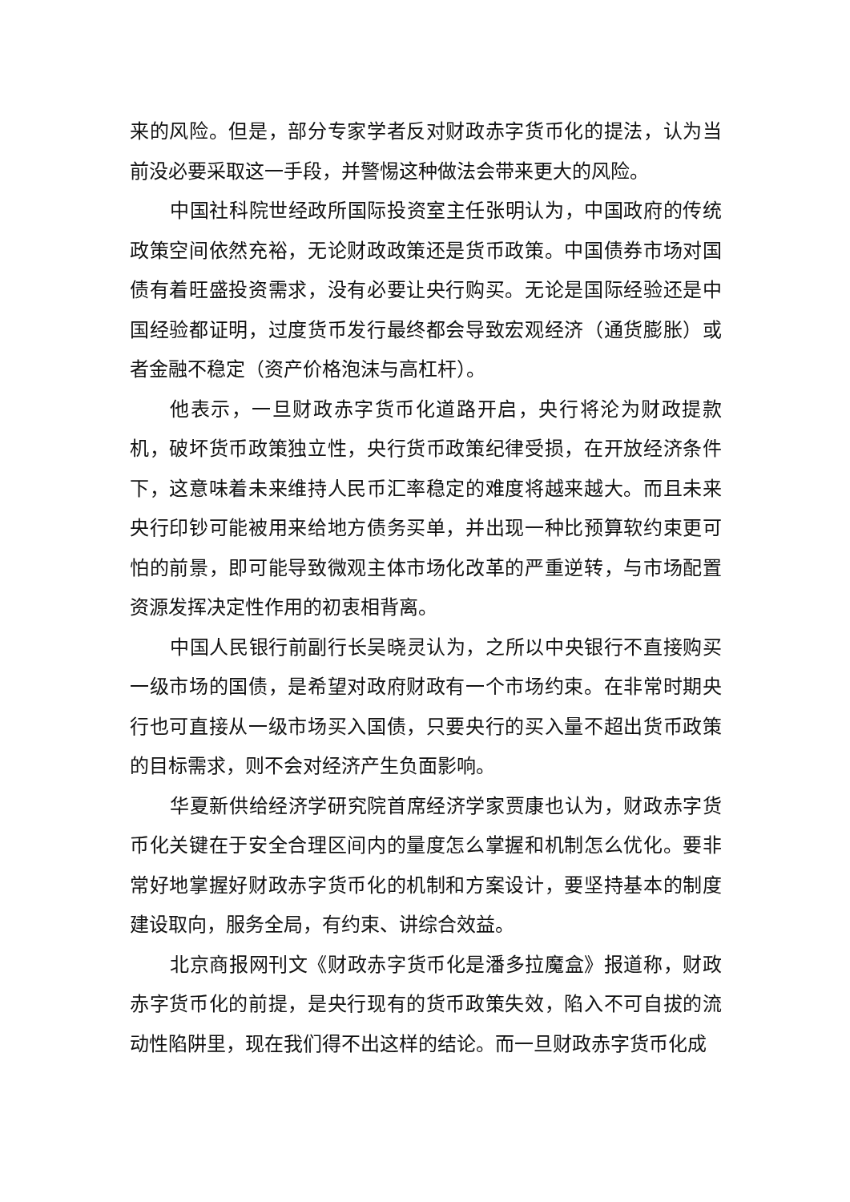来的风险。但是，部分专家学者反对财政赤字货币化的提法，认为当前没必要采取这一手段，并警惕这种做法会带来更大的风险。
中国社科院世经政所国际投资室主任张明认为，中国政府的传统政策空间依然充裕，无论财政政策还是货币政策。中国债券市场对国债有着旺盛投资需求，没有必要让央行购买。无论是国际经验还是中国经验都证明，过度货币发行最终都会导致宏观经济（通货膨胀）或者金融不稳定（资产价格泡沫与高杠杆）。
他表示，一旦财政赤字货币化道路开启，央行将沦为财政提款机，破坏货币政策独立性，央行货币政策纪律受损，在开放经济条件下，这意味着未来维持人民币汇率稳定的难度将越来越大。而且未来央行印钞可能被用来给地方债务买单，并出现一种比预算软约束更可怕的前景，即可能导致微观主体市场化改革的严重逆转，与市场配置资源发挥决定性作用的初衷相背离。
中国人民银行前副行长吴晓灵认为，之所以中央银行不直接购买一级市场的国债，是希望对政府财政有一个市场约束。在非常时期央行也可直接从一级市场买入国债，只要央行的买入量不超出货币政策的目标需求，则不会对经济产生负面影响。
华夏新供给经济学研究院首席经济学家贾康也认为，财政赤字货币化关键在于安全合理区间内的量度怎么掌握和机制怎么优化。要非常好地掌握好财政赤字货币化的机制和方案设计，要坚持基本的制度建设取向，服务全局，有约束、讲综合效益。
北京商报网刊文《财政赤字货币化是潘多拉魔盒》报道称，财政赤字货币化的前提，是央行现有的货币政策失效，陷入不可自拔的流动性陷阱里，现在我们得不出这样的结论。而一旦财政赤字货币化成